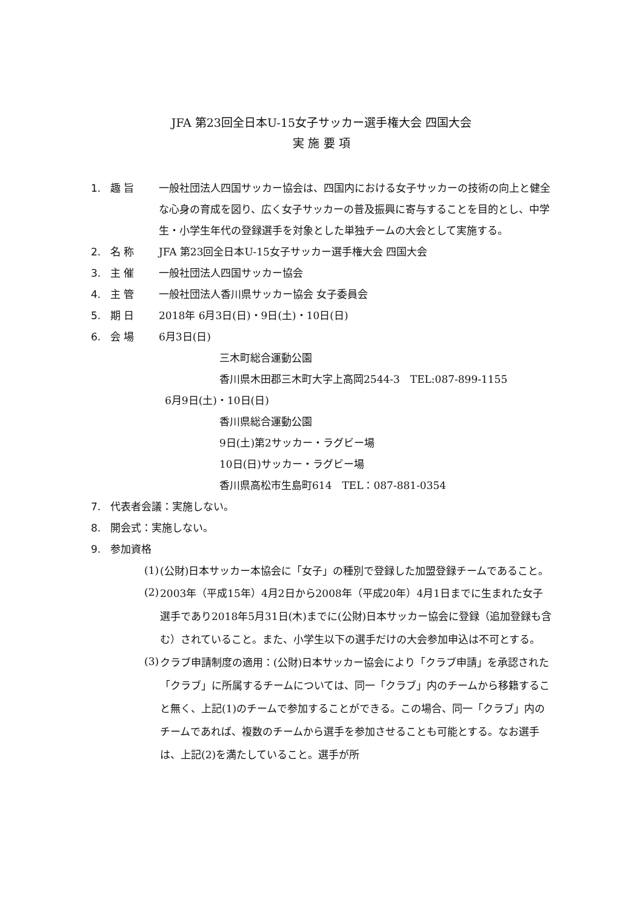JFA 第23回全日本U-15女子サッカー選手権大会 四国大会
実 施 要 項
1. 趣 旨 一般社団法人四国サッカー協会は、四国内における女子サッカーの技術の向上と健全な心身の育成を図り、広く女子サッカーの普及振興に寄与することを目的とし、中学生・小学生年代の登録選手を対象とした単独チームの大会として実施する。
2. 名 称 JFA 第23回全日本U-15女子サッカー選手権大会 四国大会
3. 主 催 一般社団法人四国サッカー協会
4. 主 管 一般社団法人香川県サッカー協会 女子委員会
5. 期 日 2018年 6月3日(日)・9日(土)・10日(日)
6. 会 場 6月3日(日)
三木町総合運動公園
香川県木田郡三木町大字上高岡2544-3　TEL:087-899-1155
6月9日(土)・10日(日)
香川県総合運動公園
9日(土)第2サッカー・ラグビー場
10日(日)サッカー・ラグビー場
香川県高松市生島町614　TEL：087-881-0354
7. 代表者会議：実施しない。
8. 開会式：実施しない。
9. 参加資格
(1)
(公財)日本サッカー本協会に「女子」の種別で登録した加盟登録チームであること。
(2)
2003年（平成15年）4月2日から2008年（平成20年）4月1日までに生まれた女子選手であり2018年5月31日(木)までに(公財)日本サッカー協会に登録（追加登録も含む）されていること。また、小学生以下の選手だけの大会参加申込は不可とする。
(3)
クラブ申請制度の適用：(公財)日本サッカー協会により「クラブ申請」を承認された「クラブ」に所属するチームについては、同一「クラブ」内のチームから移籍すること無く、上記(1)のチームで参加することができる。この場合、同一「クラブ」内のチームであれば、複数のチームから選手を参加させることも可能とする。なお選手は、上記(2)を満たしていること。選手が所